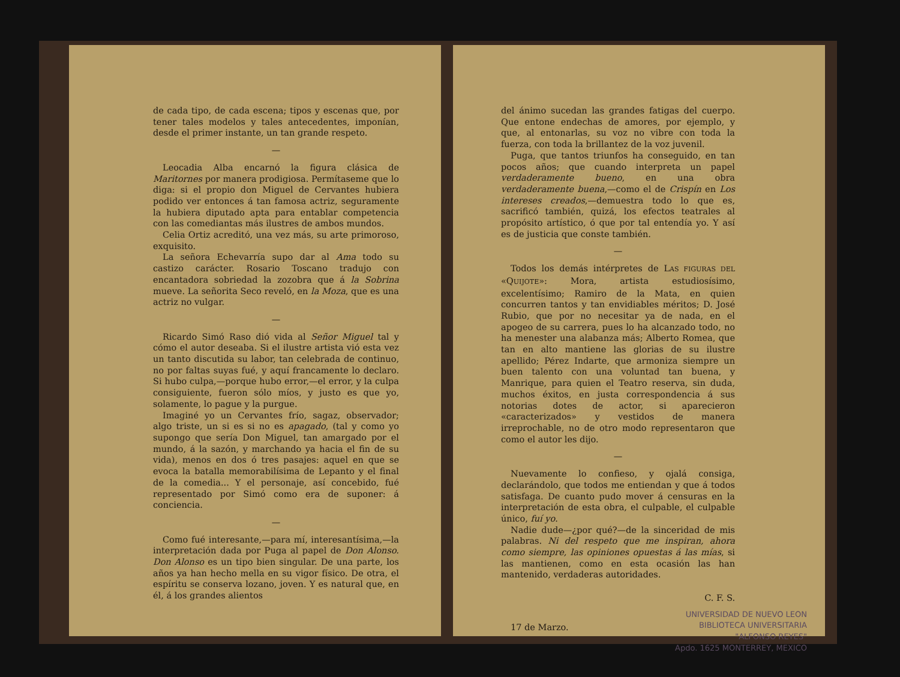de cada tipo, de cada escena; tipos y escenas que, por tener tales modelos y tales antecedentes, imponían, desde el primer instante, un tan grande respeto.
—
Leocadia Alba encarnó la figura clásica de Maritornes por manera prodigiosa. Permítaseme que lo diga: si el propio don Miguel de Cervantes hubiera podido ver entonces á tan famosa actriz, seguramente la hubiera diputado apta para entablar competencia con las comediantas más ilustres de ambos mundos.
Celia Ortiz acreditó, una vez más, su arte primoroso, exquisito.
La señora Echevarría supo dar al Ama todo su castizo carácter. Rosario Toscano tradujo con encantadora sobriedad la zozobra que á la Sobrina mueve. La señorita Seco reveló, en la Moza, que es una actriz no vulgar.
—
Ricardo Simó Raso dió vida al Señor Miguel tal y cómo el autor deseaba. Si el ilustre artista vió esta vez un tanto discutida su labor, tan celebrada de continuo, no por faltas suyas fué, y aquí francamente lo declaro. Si hubo culpa,—porque hubo error,—el error, y la culpa consiguiente, fueron sólo míos, y justo es que yo, solamente, lo pague y la purgue.
Imaginé yo un Cervantes frío, sagaz, observador; algo triste, un si es si no es apagado, (tal y como yo supongo que sería Don Miguel, tan amargado por el mundo, á la sazón, y marchando ya hacia el fin de su vida), menos en dos ó tres pasajes: aquel en que se evoca la batalla memorabilísima de Lepanto y el final de la comedia... Y el personaje, así concebido, fué representado por Simó como era de suponer: á conciencia.
—
Como fué interesante,—para mí, interesantísima,—la interpretación dada por Puga al papel de Don Alonso. Don Alonso es un tipo bien singular. De una parte, los años ya han hecho mella en su vigor físico. De otra, el espíritu se conserva lozano, joven. Y es natural que, en él, á los grandes alientos
del ánimo sucedan las grandes fatigas del cuerpo. Que entone endechas de amores, por ejemplo, y que, al entonarlas, su voz no vibre con toda la fuerza, con toda la brillantez de la voz juvenil.
Puga, que tantos triunfos ha conseguido, en tan pocos años; que cuando interpreta un papel verdaderamente bueno, en una obra verdaderamente buena,—como el de Crispín en Los intereses creados,—demuestra todo lo que es, sacrificó también, quizá, los efectos teatrales al propósito artístico, ó que por tal entendía yo. Y así es de justicia que conste también.
—
Todos los demás intérpretes de LAS FIGURAS DEL «QUIJOTE»: Mora, artista estudiosísimo, excelentísimo; Ramiro de la Mata, en quien concurren tantos y tan envidiables méritos; D. José Rubio, que por no necesitar ya de nada, en el apogeo de su carrera, pues lo ha alcanzado todo, no ha menester una alabanza más; Alberto Romea, que tan en alto mantiene las glorias de su ilustre apellido; Pérez Indarte, que armoniza siempre un buen talento con una voluntad tan buena, y Manrique, para quien el Teatro reserva, sin duda, muchos éxitos, en justa correspondencia á sus notorias dotes de actor, si aparecieron «caracterizados» y vestidos de manera irreprochable, no de otro modo representaron que como el autor les dijo.
—
Nuevamente lo confieso, y ojalá consiga, declarándolo, que todos me entiendan y que á todos satisfaga. De cuanto pudo mover á censuras en la interpretación de esta obra, el culpable, el culpable único, fuí yo.
Nadie dude—¿por qué?—de la sinceridad de mis palabras. Ni del respeto que me inspiran, ahora como siempre, las opiniones opuestas á las mías, si las mantienen, como en esta ocasión las han mantenido, verdaderas autoridades.
C. F. S.
17 de Marzo.
UNIVERSIDAD DE NUEVO LEON
BIBLIOTECA UNIVERSITARIA
"ALFONSO REYES"
Apdo. 1625 MONTERREY, MEXICO